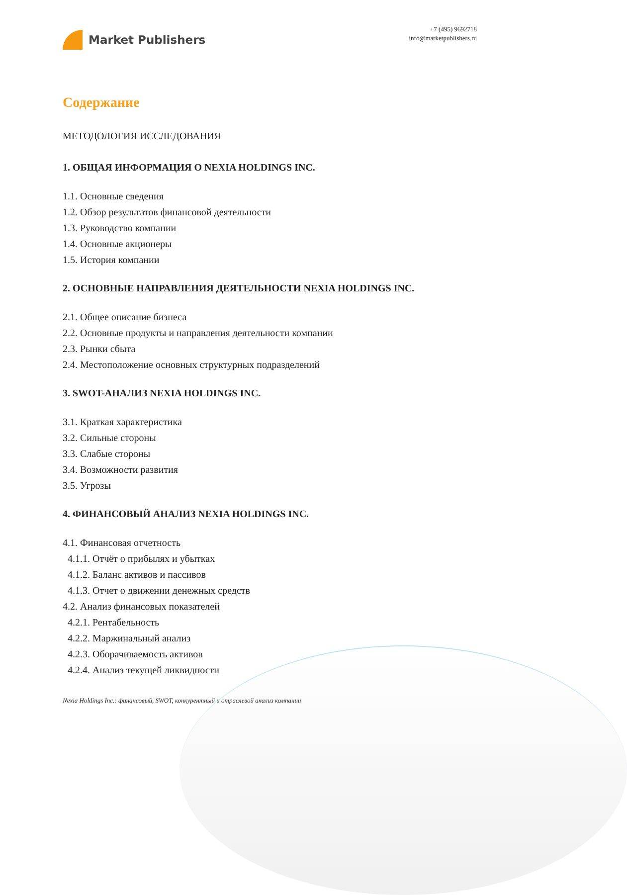Market Publishers
+7 (495) 9692718
info@marketpublishers.ru
Содержание
МЕТОДОЛОГИЯ ИССЛЕДОВАНИЯ
1. ОБЩАЯ ИНФОРМАЦИЯ О NEXIA HOLDINGS INC.
1.1. Основные сведения
1.2. Обзор результатов финансовой деятельности
1.3. Руководство компании
1.4. Основные акционеры
1.5. История компании
2. ОСНОВНЫЕ НАПРАВЛЕНИЯ ДЕЯТЕЛЬНОСТИ NEXIA HOLDINGS INC.
2.1. Общее описание бизнеса
2.2. Основные продукты и направления деятельности компании
2.3. Рынки сбыта
2.4. Местоположение основных структурных подразделений
3. SWOT-АНАЛИЗ NEXIA HOLDINGS INC.
3.1. Краткая характеристика
3.2. Сильные стороны
3.3. Слабые стороны
3.4. Возможности развития
3.5. Угрозы
4. ФИНАНСОВЫЙ АНАЛИЗ NEXIA HOLDINGS INC.
4.1. Финансовая отчетность
4.1.1. Отчёт о прибылях и убытках
4.1.2. Баланс активов и пассивов
4.1.3. Отчет о движении денежных средств
4.2. Анализ финансовых показателей
4.2.1. Рентабельность
4.2.2. Маржинальный анализ
4.2.3. Оборачиваемость активов
4.2.4. Анализ текущей ликвидности
Nexia Holdings Inc.: финансовый, SWOT, конкурентный и отраслевой анализ компании